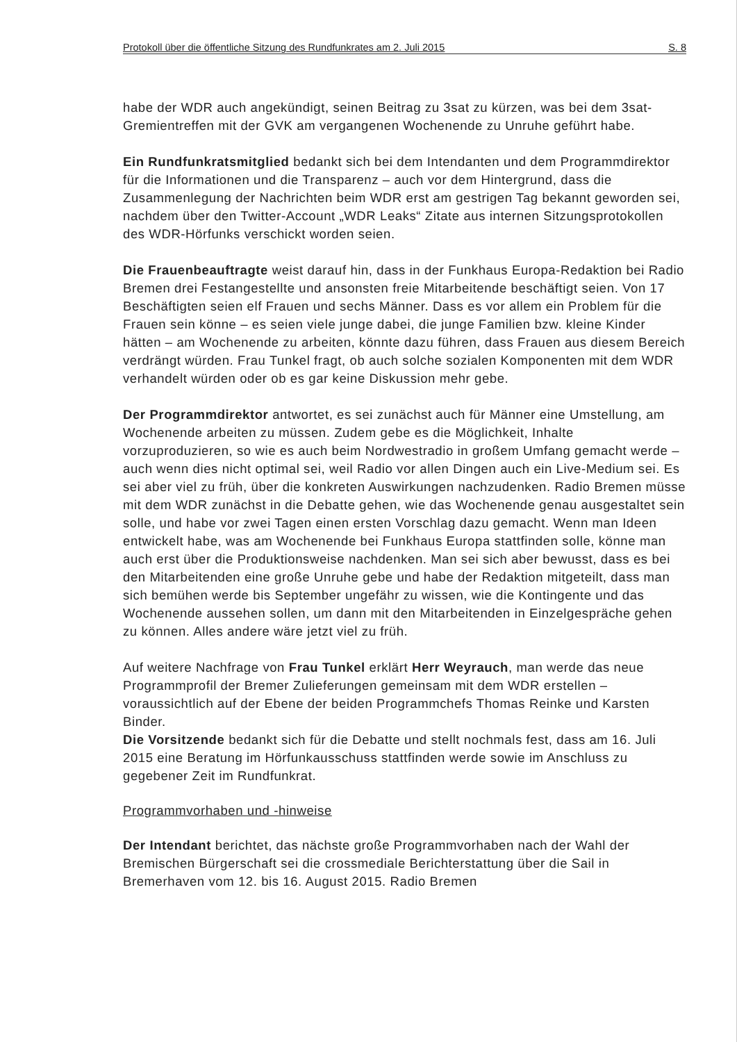Protokoll über die öffentliche Sitzung des Rundfunkrates am 2. Juli 2015 S. 8
habe der WDR auch angekündigt, seinen Beitrag zu 3sat zu kürzen, was bei dem 3sat-Gremientreffen mit der GVK am vergangenen Wochenende zu Unruhe geführt habe.
Ein Rundfunkratsmitglied bedankt sich bei dem Intendanten und dem Programmdirektor für die Informationen und die Transparenz – auch vor dem Hintergrund, dass die Zusammenlegung der Nachrichten beim WDR erst am gestrigen Tag bekannt geworden sei, nachdem über den Twitter-Account „WDR Leaks“ Zitate aus internen Sitzungsprotokollen des WDR-Hörfunks verschickt worden seien.
Die Frauenbeauftragte weist darauf hin, dass in der Funkhaus Europa-Redaktion bei Radio Bremen drei Festangestellte und ansonsten freie Mitarbeitende beschäftigt seien. Von 17 Beschäftigten seien elf Frauen und sechs Männer. Dass es vor allem ein Problem für die Frauen sein könne – es seien viele junge dabei, die junge Familien bzw. kleine Kinder hätten – am Wochenende zu arbeiten, könnte dazu führen, dass Frauen aus diesem Bereich verdrängt würden. Frau Tunkel fragt, ob auch solche sozialen Komponenten mit dem WDR verhandelt würden oder ob es gar keine Diskussion mehr gebe.
Der Programmdirektor antwortet, es sei zunächst auch für Männer eine Umstellung, am Wochenende arbeiten zu müssen. Zudem gebe es die Möglichkeit, Inhalte vorzuproduzieren, so wie es auch beim Nordwestradio in großem Umfang gemacht werde – auch wenn dies nicht optimal sei, weil Radio vor allen Dingen auch ein Live-Medium sei. Es sei aber viel zu früh, über die konkreten Auswirkungen nachzudenken. Radio Bremen müsse mit dem WDR zunächst in die Debatte gehen, wie das Wochenende genau ausgestaltet sein solle, und habe vor zwei Tagen einen ersten Vorschlag dazu gemacht. Wenn man Ideen entwickelt habe, was am Wochenende bei Funkhaus Europa stattfinden solle, könne man auch erst über die Produktionsweise nachdenken. Man sei sich aber bewusst, dass es bei den Mitarbeitenden eine große Unruhe gebe und habe der Redaktion mitgeteilt, dass man sich bemühen werde bis September ungefähr zu wissen, wie die Kontingente und das Wochenende aussehen sollen, um dann mit den Mitarbeitenden in Einzelgespräche gehen zu können. Alles andere wäre jetzt viel zu früh.
Auf weitere Nachfrage von Frau Tunkel erklärt Herr Weyrauch, man werde das neue Programmprofil der Bremer Zulieferungen gemeinsam mit dem WDR erstellen – voraussichtlich auf der Ebene der beiden Programmchefs Thomas Reinke und Karsten Binder.
Die Vorsitzende bedankt sich für die Debatte und stellt nochmals fest, dass am 16. Juli 2015 eine Beratung im Hörfunkausschuss stattfinden werde sowie im Anschluss zu gegebener Zeit im Rundfunkrat.
Programmvorhaben und -hinweise
Der Intendant berichtet, das nächste große Programmvorhaben nach der Wahl der Bremischen Bürgerschaft sei die crossmediale Berichterstattung über die Sail in Bremerhaven vom 12. bis 16. August 2015. Radio Bremen